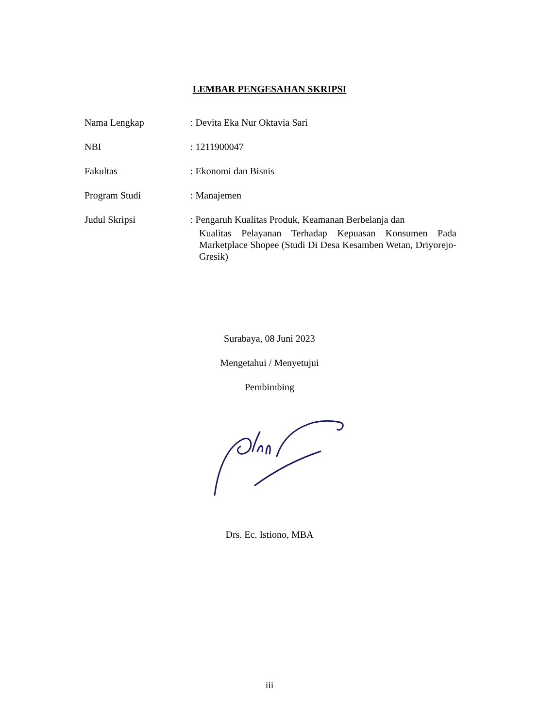LEMBAR PENGESAHAN SKRIPSI
Nama Lengkap : Devita Eka Nur Oktavia Sari
NBI : 1211900047
Fakultas : Ekonomi dan Bisnis
Program Studi : Manajemen
Judul Skripsi : Pengaruh Kualitas Produk, Keamanan Berbelanja dan
Kualitas Pelayanan Terhadap Kepuasan Konsumen Pada Marketplace Shopee (Studi Di Desa Kesamben Wetan, Driyorejo-Gresik)
Surabaya, 08 Juni 2023
Mengetahui / Menyetujui
Pembimbing
Drs. Ec. Istiono, MBA
iii